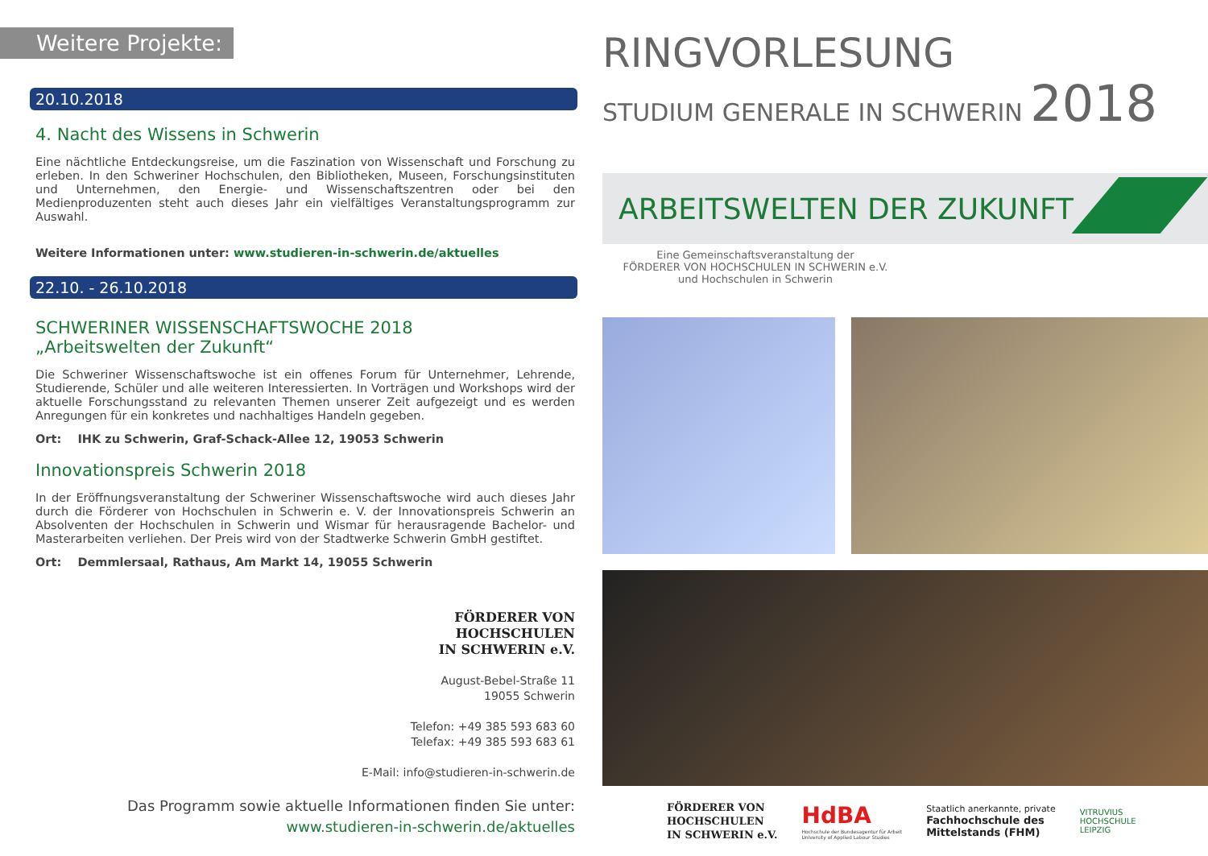Weitere Projekte:
20.10.2018
4. Nacht des Wissens in Schwerin
Eine nächtliche Entdeckungsreise, um die Faszination von Wissenschaft und Forschung zu erleben. In den Schweriner Hochschulen, den Bibliotheken, Museen, Forschungsinstituten und Unternehmen, den Energie- und Wissenschaftszentren oder bei den Medienproduzenten steht auch dieses Jahr ein vielfältiges Veranstaltungsprogramm zur Auswahl.
Weitere Informationen unter: www.studieren-in-schwerin.de/aktuelles
22.10. - 26.10.2018
SCHWERINER WISSENSCHAFTSWOCHE 2018
„Arbeitswelten der Zukunft“
Die Schweriner Wissenschaftswoche ist ein offenes Forum für Unternehmer, Lehrende, Studierende, Schüler und alle weiteren Interessierten. In Vorträgen und Workshops wird der aktuelle Forschungsstand zu relevanten Themen unserer Zeit aufgezeigt und es werden Anregungen für ein konkretes und nachhaltiges Handeln gegeben.
Ort: IHK zu Schwerin, Graf-Schack-Allee 12, 19053 Schwerin
Innovationspreis Schwerin 2018
In der Eröffnungsveranstaltung der Schweriner Wissenschaftswoche wird auch dieses Jahr durch die Förderer von Hochschulen in Schwerin e. V. der Innovationspreis Schwerin an Absolventen der Hochschulen in Schwerin und Wismar für herausragende Bachelor- und Masterarbeiten verliehen. Der Preis wird von der Stadtwerke Schwerin GmbH gestiftet.
Ort: Demmlersaal, Rathaus, Am Markt 14, 19055 Schwerin
FÖRDERER VON
HOCHSCHULEN
IN SCHWERIN e.V.
August-Bebel-Straße 11
19055 Schwerin
Telefon: +49 385 593 683 60
Telefax: +49 385 593 683 61
E-Mail: info@studieren-in-schwerin.de
Das Programm sowie aktuelle Informationen finden Sie unter:
www.studieren-in-schwerin.de/aktuelles
RINGVORLESUNG
STUDIUM GENERALE IN SCHWERIN 2018
ARBEITSWELTEN DER ZUKUNFT
Eine Gemeinschaftsveranstaltung der
FÖRDERER VON HOCHSCHULEN IN SCHWERIN e.V.
und Hochschulen in Schwerin
FÖRDERER VON
HOCHSCHULEN
IN SCHWERIN e.V.
HdBA
Hochschule der Bundesagentur für Arbeit
University of Applied Labour Studies
Staatlich anerkannte, private
Fachhochschule des
Mittelstands (FHM)
VITRUVIUS
HOCHSCHULE
LEIPZIG